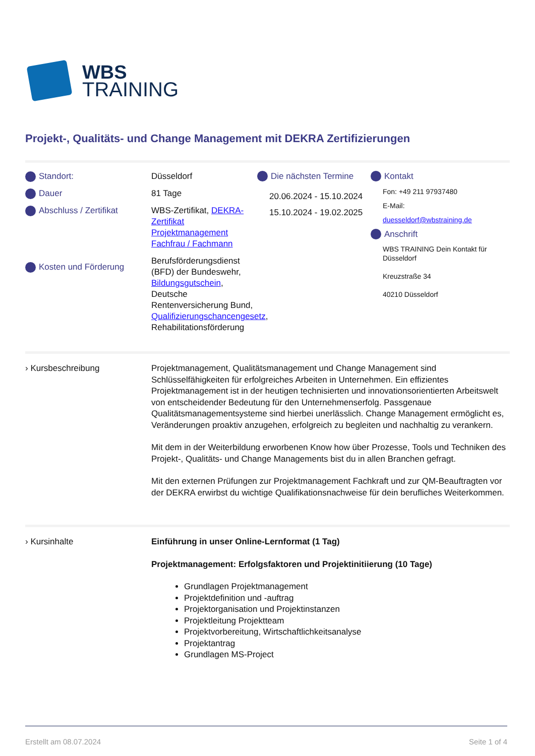WBS
TRAINING
Projekt-, Qualitäts- und Change Management mit DEKRA Zertifizierungen
Standort:
Dauer
Abschluss / Zertifikat
Kosten und Förderung
Düsseldorf
81 Tage
WBS-Zertifikat, DEKRA-Zertifikat Projektmanagement Fachfrau / Fachmann
Berufsförderungsdienst (BFD) der Bundeswehr, Bildungsgutschein, Deutsche Rentenversicherung Bund, Qualifizierungschancengesetz, Rehabilitationsförderung
Die nächsten Termine
20.06.2024 - 15.10.2024
15.10.2024 - 19.02.2025
Kontakt
Fon: +49 211 97937480
E-Mail:
duesseldorf@wbstraining.de
Anschrift
WBS TRAINING Dein Kontakt für Düsseldorf
Kreuzstraße 34
40210 Düsseldorf
› Kursbeschreibung Projektmanagement, Qualitätsmanagement und Change Management sind Schlüsselfähigkeiten für erfolgreiches Arbeiten in Unternehmen. Ein effizientes Projektmanagement ist in der heutigen technisierten und innovationsorientierten Arbeitswelt von entscheidender Bedeutung für den Unternehmenserfolg. Passgenaue Qualitätsmanagementsysteme sind hierbei unerlässlich. Change Management ermöglicht es, Veränderungen proaktiv anzugehen, erfolgreich zu begleiten und nachhaltig zu verankern.
Mit dem in der Weiterbildung erworbenen Know how über Prozesse, Tools und Techniken des Projekt-, Qualitäts- und Change Managements bist du in allen Branchen gefragt.
Mit den externen Prüfungen zur Projektmanagement Fachkraft und zur QM-Beauftragten vor der DEKRA erwirbst du wichtige Qualifikationsnachweise für dein berufliches Weiterkommen.
› Kursinhalte Einführung in unser Online-Lernformat (1 Tag)
Projektmanagement: Erfolgsfaktoren und Projektinitiierung (10 Tage)
Grundlagen Projektmanagement
Projektdefinition und -auftrag
Projektorganisation und Projektinstanzen
Projektleitung Projektteam
Projektvorbereitung, Wirtschaftlichkeitsanalyse
Projektantrag
Grundlagen MS-Project
Erstellt am 08.07.2024 Seite 1 of 4